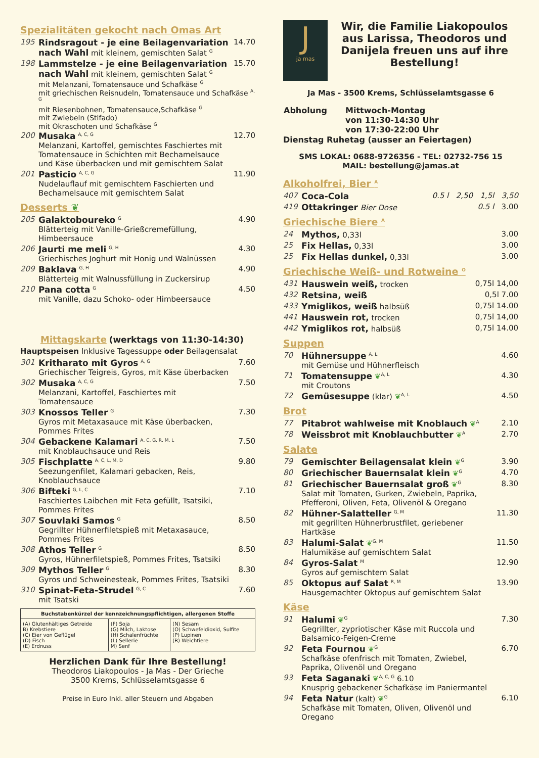Spezialitäten gekocht nach Omas Art
195 Rindsragout - je eine Beilagenvariation nach Wahl mit kleinem, gemischten Salat <sup>G</sup> 14.70
198 Lammstelze - je eine Beilagenvariation nach Wahl mit kleinem, gemischten Salat <sup>G</sup> 15.70
mit Melanzani, Tomatensauce und Schafkäse <sup>G</sup>
mit griechischen Reisnudeln, Tomatensauce und Schafkäse <sup>A, G</sup>
mit Riesenbohnen, Tomatensauce,Schafkäse <sup>G</sup>
mit Zwiebeln (Stifado)
mit Okraschoten und Schafkäse <sup>G</sup>
200 Musaka <sup>A, C, G</sup>
Melanzani, Kartoffel, gemischtes Faschiertes mit Tomatensauce in Schichten mit Bechamelsauce und Käse überbacken und mit gemischtem Salat 12.70
201 Pasticio <sup>A, C, G</sup>
Nudelauflauf mit gemischtem Faschierten und Bechamelsauce mit gemischtem Salat 11.90
Desserts ❦
205 Galaktoboureko <sup>G</sup>
Blätterteig mit Vanille-Grießcremefüllung, Himbeersauce 4.90
206 Jaurti me meli <sup>G, H</sup>
Griechisches Joghurt mit Honig und Walnüssen 4.30
209 Baklava <sup>G, H</sup>
Blätterteig mit Walnussfüllung in Zuckersirup 4.90
210 Pana cotta <sup>G</sup>
mit Vanille, dazu Schoko- oder Himbeersauce 4.50
Mittagskarte (werktags von 11:30-14:30)
Hauptspeisen Inklusive Tagessuppe oder Beilagensalat
301 Kritharato mit Gyros <sup>A, G</sup>
Griechischer Teigreis, Gyros, mit Käse überbacken 7.60
302 Musaka <sup>A, C, G</sup>
Melanzani, Kartoffel, Faschiertes mit Tomatensauce 7.50
303 Knossos Teller <sup>G</sup>
Gyros mit Metaxasauce mit Käse überbacken, Pommes Frites 7.30
304 Gebackene Kalamari <sup>A, C, G, R, M, L</sup>
mit Knoblauchsauce und Reis 7.50
305 Fischplatte <sup>A, C, L, M, D</sup>
Seezungenfilet, Kalamari gebacken, Reis, Knoblauchsauce 9.80
306 Bifteki <sup>G, L, C</sup>
Faschiertes Laibchen mit Feta gefüllt, Tsatsiki, Pommes Frites 7.10
307 Souvlaki Samos <sup>G</sup>
Gegrillter Hühnerfiletspieß mit Metaxasauce, Pommes Frites 8.50
308 Athos Teller <sup>G</sup>
Gyros, Hühnerfiletspieß, Pommes Frites, Tsatsiki 8.50
309 Mythos Teller <sup>G</sup>
Gyros und Schweinesteak, Pommes Frites, Tsatsiki 8.30
310 Spinat-Feta-Strudel <sup>G, C</sup>
mit Tsatski 7.60
| Buchstabenkürzel der kennzeichnungspflichtigen, allergenen Stoffe | | |
| --- | --- | --- |
| (A) Glutenhältiges Getreide B) Krebstiere (C) Eier von Geflügel (D) Fisch (E) Erdnuss | (F) Soja (G) Milch, Laktose (H) Schalenfrüchte (L) Sellerie M) Senf | (N) Sesam (O) Schwefeldioxid, Sulfite (P) Lupinen (R) Weichtiere |
Herzlichen Dank für Ihre Bestellung!
Theodoros Liakopoulos - Ja Mas - Der Grieche
3500 Krems, Schlüsselamtsgasse 6
Preise in Euro Inkl. aller Steuern und Abgaben
J
ja mas
Wir, die Familie Liakopoulos aus Larissa, Theodoros und Danijela freuen uns auf ihre Bestellung!
Ja Mas - 3500 Krems, Schlüsselamtsgasse 6
| Abholung | Mittwoch-Montag von 11:30-14:30 Uhr von 17:30-22:00 Uhr |
Dienstag Ruhetag (ausser an Feiertagen)
SMS LOKAL: 0688-9726356 - TEL: 02732-756 15
MAIL: bestellung@jamas.at
Alkoholfrei, Bier <sup>A</sup>
407 Coca-Cola 0.5 l 2,50 1,5l 3,50
419 Ottakringer Bier Dose 0.5 l 3.00
Griechische Biere <sup>A</sup>
24 Mythos, 0,33l 3.00
25 Fix Hellas, 0,33l 3.00
25 Fix Hellas dunkel, 0,33l 3.00
Griechische Weiß- und Rotweine <sup>O</sup>
431 Hauswein weiß, trocken 0,75l 14,00
432 Retsina, weiß 0,5l 7.00
433 Ymiglikos, weiß halbsüß 0,75l 14.00
441 Hauswein rot, trocken 0,75l 14,00
442 Ymiglikos rot, halbsüß 0,75l 14.00
Suppen
70 Hühnersuppe <sup>A, L</sup>
mit Gemüse und Hühnerfleisch 4.60
71 Tomatensuppe ❦<sup>A, L</sup>
mit Croutons 4.30
72 Gemüsesuppe (klar) ❦<sup>A, L</sup> 4.50
Brot
77 Pitabrot wahlweise mit Knoblauch ❦<sup>A</sup> 2.10
78 Weissbrot mit Knoblauchbutter ❦<sup>A</sup> 2.70
Salate
79 Gemischter Beilagensalat klein ❦<sup>G</sup> 3.90
80 Griechischer Bauernsalat klein ❦<sup>G</sup> 4.70
81 Griechischer Bauernsalat groß ❦<sup>G</sup>
Salat mit Tomaten, Gurken, Zwiebeln, Paprika, Pfefferoni, Oliven, Feta, Olivenöl & Oregano 8.30
82 Hühner-Salatteller <sup>G, M</sup>
mit gegrillten Hühnerbrustfilet, geriebener Hartkäse 11.30
83 Halumi-Salat ❦<sup>G, M</sup>
Halumikäse auf gemischtem Salat 11.50
84 Gyros-Salat <sup>M</sup>
Gyros auf gemischtem Salat 12.90
85 Oktopus auf Salat <sup>R, M</sup>
Hausgemachter Oktopus auf gemischtem Salat 13.90
Käse
91 Halumi ❦<sup>G</sup>
Gegrillter, zypriotischer Käse mit Ruccola und Balsamico-Feigen-Creme 7.30
92 Feta Fournou ❦<sup>G</sup>
Schafkäse ofenfrisch mit Tomaten, Zwiebel, Paprika, Olivenöl und Oregano 6.70
93 Feta Saganaki ❦<sup>A, C, G</sup> 6.10
Knusprig gebackener Schafkäse im Paniermantel
94 Feta Natur (kalt) ❦<sup>G</sup>
Schafkäse mit Tomaten, Oliven, Olivenöl und Oregano 6.10